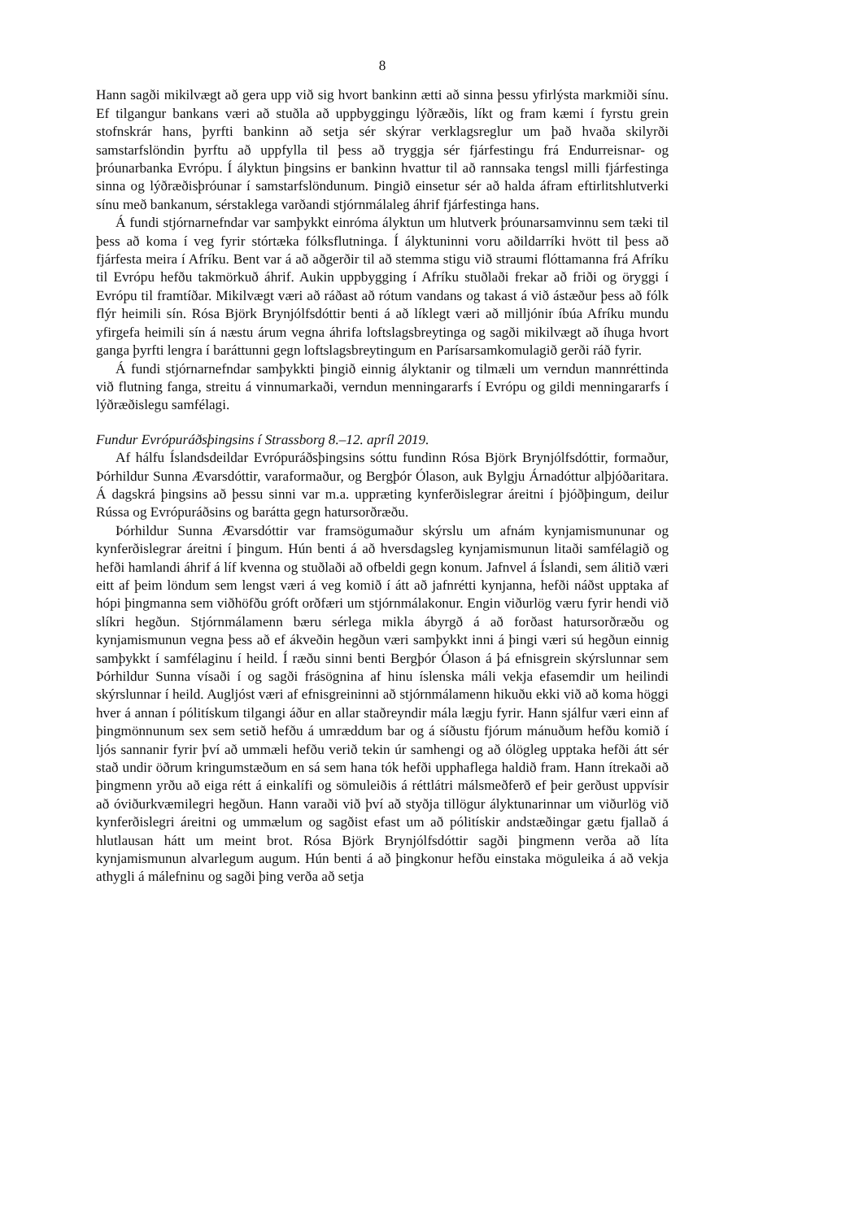8
Hann sagði mikilvægt að gera upp við sig hvort bankinn ætti að sinna þessu yfirlýsta markmiði sínu. Ef tilgangur bankans væri að stuðla að uppbyggingu lýðræðis, líkt og fram kæmi í fyrstu grein stofnskrár hans, þyrfti bankinn að setja sér skýrar verklagsreglur um það hvaða skilyrði samstarfslöndin þyrftu að uppfylla til þess að tryggja sér fjárfestingu frá Endurreisnar- og þróunarbanka Evrópu. Í ályktun þingsins er bankinn hvattur til að rannsaka tengsl milli fjárfestinga sinna og lýðræðisþróunar í samstarfslöndunum. Þingið einsetur sér að halda áfram eftirlitshlutverki sínu með bankanum, sérstaklega varðandi stjórnmálaleg áhrif fjárfestinga hans.
Á fundi stjórnarnefndar var samþykkt einróma ályktun um hlutverk þróunarsamvinnu sem tæki til þess að koma í veg fyrir stórtæka fólksflutninga. Í ályktuninni voru aðildarríki hvött til þess að fjárfesta meira í Afríku. Bent var á að aðgerðir til að stemma stigu við straumi flóttamanna frá Afríku til Evrópu hefðu takmörkuð áhrif. Aukin uppbygging í Afríku stuðlaði frekar að friði og öryggi í Evrópu til framtíðar. Mikilvægt væri að ráðast að rótum vandans og takast á við ástæður þess að fólk flýr heimili sín. Rósa Björk Brynjólfsdóttir benti á að líklegt væri að milljónir íbúa Afríku mundu yfirgefa heimili sín á næstu árum vegna áhrifa loftslagsbreytinga og sagði mikilvægt að íhuga hvort ganga þyrfti lengra í baráttunni gegn loftslagsbreytingum en Parísarsamkomulagið gerði ráð fyrir.
Á fundi stjórnarnefndar samþykkti þingið einnig ályktanir og tilmæli um verndun mannréttinda við flutning fanga, streitu á vinnumarkaði, verndun menningararfs í Evrópu og gildi menningararfs í lýðræðislegu samfélagi.
Fundur Evrópuráðsþingsins í Strassborg 8.–12. apríl 2019.
Af hálfu Íslandsdeildar Evrópuráðsþingsins sóttu fundinn Rósa Björk Brynjólfsdóttir, formaður, Þórhildur Sunna Ævarsdóttir, varaformaður, og Bergþór Ólason, auk Bylgju Árnadóttur alþjóðaritara. Á dagskrá þingsins að þessu sinni var m.a. uppræting kynferðislegrar áreitni í þjóðþingum, deilur Rússa og Evrópuráðsins og barátta gegn hatursorðræðu.
Þórhildur Sunna Ævarsdóttir var framsögumaður skýrslu um afnám kynjamismununar og kynferðislegrar áreitni í þingum. Hún benti á að hversdagsleg kynjamismunun litaði samfélagið og hefði hamlandi áhrif á líf kvenna og stuðlaði að ofbeldi gegn konum. Jafnvel á Íslandi, sem álitið væri eitt af þeim löndum sem lengst væri á veg komið í átt að jafnrétti kynjanna, hefði náðst upptaka af hópi þingmanna sem viðhöfðu gróft orðfæri um stjórnmálakonur. Engin viðurlög væru fyrir hendi við slíkri hegðun. Stjórnmálamenn bæru sérlega mikla ábyrgð á að forðast hatursorðræðu og kynjamismunun vegna þess að ef ákveðin hegðun væri samþykkt inni á þingi væri sú hegðun einnig samþykkt í samfélaginu í heild. Í ræðu sinni benti Bergþór Ólason á þá efnisgrein skýrslunnar sem Þórhildur Sunna vísaði í og sagði frásögnina af hinu íslenska máli vekja efasemdir um heilindi skýrslunnar í heild. Augljóst væri af efnisgreininni að stjórnmálamenn hikuðu ekki við að koma höggi hver á annan í pólitískum tilgangi áður en allar staðreyndir mála lægju fyrir. Hann sjálfur væri einn af þingmönnunum sex sem setið hefðu á umræddum bar og á síðustu fjórum mánuðum hefðu komið í ljós sannanir fyrir því að ummæli hefðu verið tekin úr samhengi og að ólögleg upptaka hefði átt sér stað undir öðrum kringumstæðum en sá sem hana tók hefði upphaflega haldið fram. Hann ítrekaði að þingmenn yrðu að eiga rétt á einkalífi og sömuleiðis á réttlátri málsmeðferð ef þeir gerðust uppvísir að óviðurkvæmilegri hegðun. Hann varaði við því að styðja tillögur ályktunarinnar um viðurlög við kynferðislegri áreitni og ummælum og sagðist efast um að pólitískir andstæðingar gætu fjallað á hlutlausan hátt um meint brot. Rósa Björk Brynjólfsdóttir sagði þingmenn verða að líta kynjamismunun alvarlegum augum. Hún benti á að þingkonur hefðu einstaka möguleika á að vekja athygli á málefninu og sagði þing verða að setja